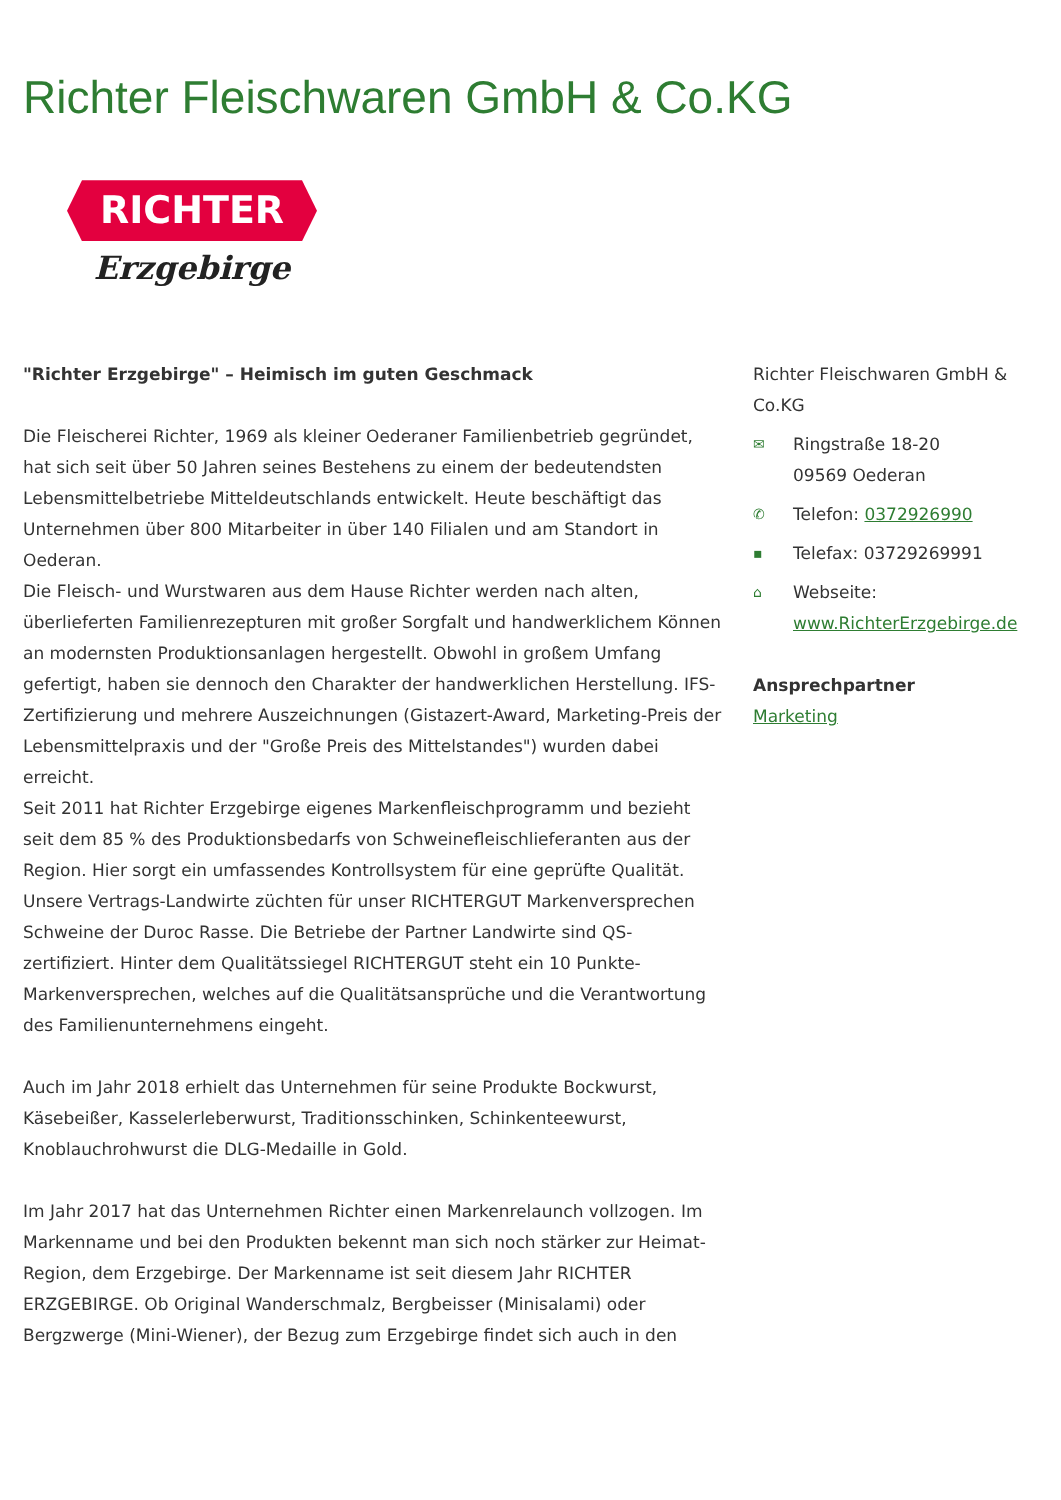Richter Fleischwaren GmbH & Co.KG
RICHTER
Erzgebirge
"Richter Erzgebirge" – Heimisch im guten Geschmack
Die Fleischerei Richter, 1969 als kleiner Oederaner Familienbetrieb gegründet, hat sich seit über 50 Jahren seines Bestehens zu einem der bedeutendsten Lebensmittelbetriebe Mitteldeutschlands entwickelt. Heute beschäftigt das Unternehmen über 800 Mitarbeiter in über 140 Filialen und am Standort in Oederan.
Die Fleisch- und Wurstwaren aus dem Hause Richter werden nach alten, überlieferten Familienrezepturen mit großer Sorgfalt und handwerklichem Können an modernsten Produktionsanlagen hergestellt. Obwohl in großem Umfang gefertigt, haben sie dennoch den Charakter der handwerklichen Herstellung. IFS-Zertifizierung und mehrere Auszeichnungen (Gistazert-Award, Marketing-Preis der Lebensmittelpraxis und der "Große Preis des Mittelstandes") wurden dabei erreicht.
Seit 2011 hat Richter Erzgebirge eigenes Markenfleischprogramm und bezieht seit dem 85 % des Produktionsbedarfs von Schweinefleischlieferanten aus der Region. Hier sorgt ein umfassendes Kontrollsystem für eine geprüfte Qualität. Unsere Vertrags-Landwirte züchten für unser RICHTERGUT Markenversprechen Schweine der Duroc Rasse. Die Betriebe der Partner Landwirte sind QS-zertifiziert. Hinter dem Qualitätssiegel RICHTERGUT steht ein 10 Punkte-Markenversprechen, welches auf die Qualitätsansprüche und die Verantwortung des Familienunternehmens eingeht.
Auch im Jahr 2018 erhielt das Unternehmen für seine Produkte Bockwurst, Käsebeißer, Kasselerleberwurst, Traditionsschinken, Schinkenteewurst, Knoblauchrohwurst die DLG-Medaille in Gold.
Im Jahr 2017 hat das Unternehmen Richter einen Markenrelaunch vollzogen. Im Markenname und bei den Produkten bekennt man sich noch stärker zur Heimat-Region, dem Erzgebirge. Der Markenname ist seit diesem Jahr RICHTER ERZGEBIRGE. Ob Original Wanderschmalz, Bergbeisser (Minisalami) oder Bergzwerge (Mini-Wiener), der Bezug zum Erzgebirge findet sich auch in den
Richter Fleischwaren GmbH & Co.KG
✉ Ringstraße 18-20
09569 Oederan
✆ Telefon: 0372926990
▪ Telefax: 03729269991
⌂ Webseite:
www.RichterErzgebirge.de
Ansprechpartner
Marketing